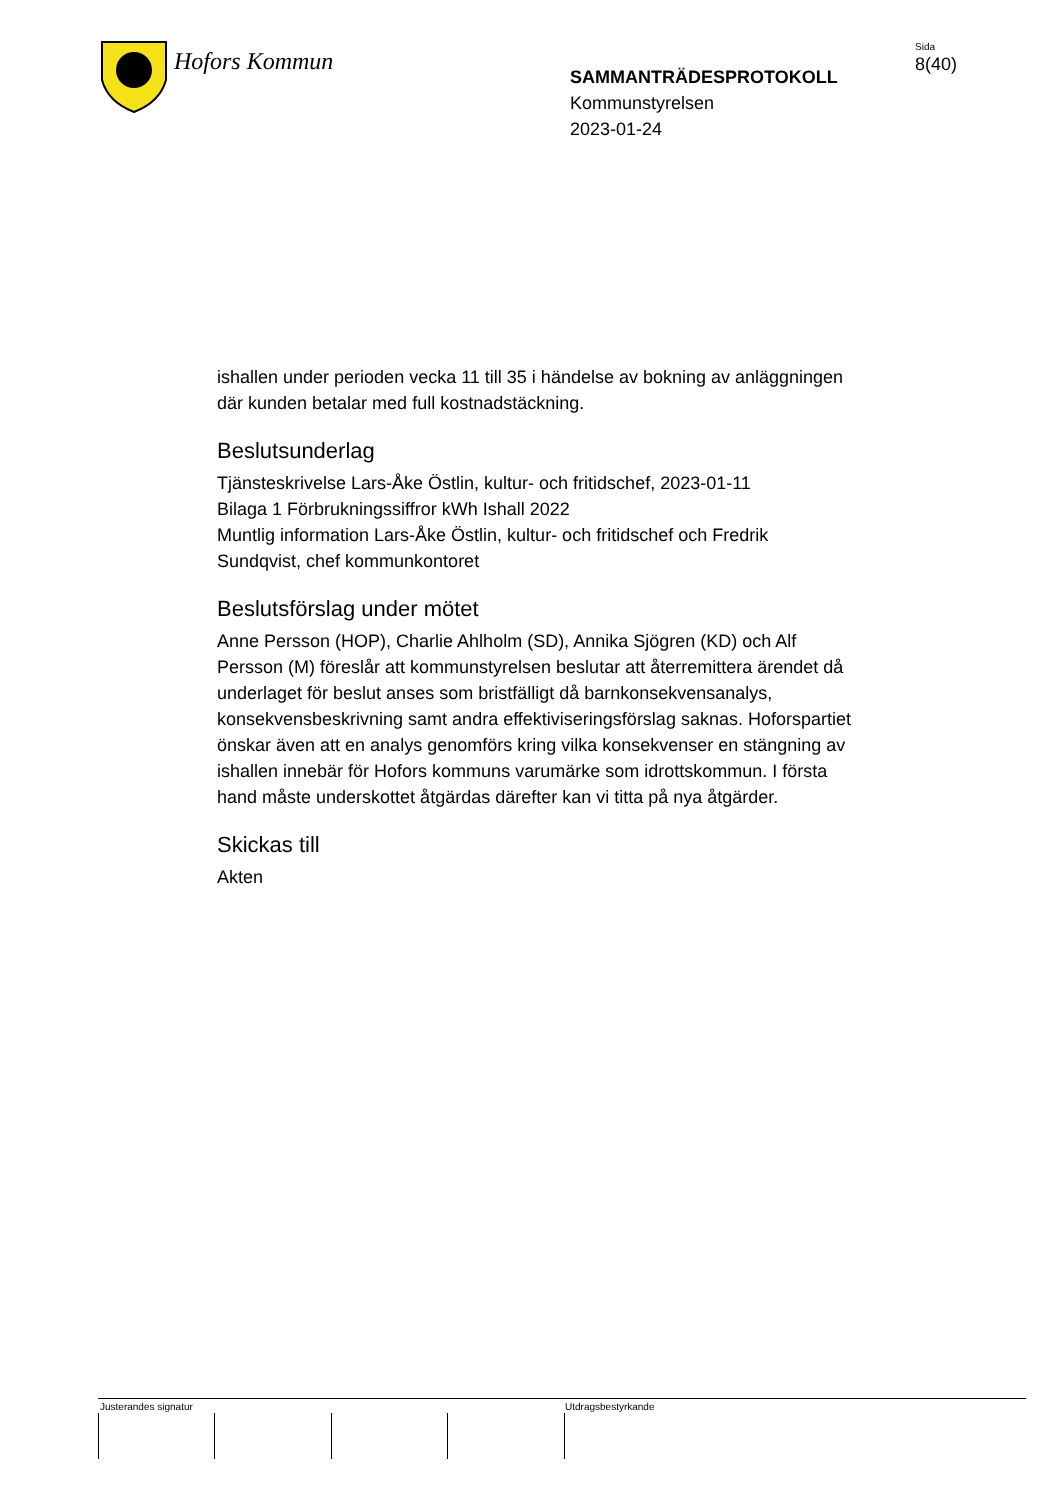Hofors Kommun
SAMMANTRÄDESPROTOKOLL
Kommunstyrelsen
2023-01-24
Sida
8(40)
ishallen under perioden vecka 11 till 35 i händelse av bokning av anläggningen där kunden betalar med full kostnadstäckning.
Beslutsunderlag
Tjänsteskrivelse Lars-Åke Östlin, kultur- och fritidschef, 2023-01-11
Bilaga 1 Förbrukningssiffror kWh Ishall 2022
Muntlig information Lars-Åke Östlin, kultur- och fritidschef och Fredrik Sundqvist, chef kommunkontoret
Beslutsförslag under mötet
Anne Persson (HOP), Charlie Ahlholm (SD), Annika Sjögren (KD) och Alf Persson (M) föreslår att kommunstyrelsen beslutar att återremittera ärendet då underlaget för beslut anses som bristfälligt då barnkonsekvensanalys, konsekvensbeskrivning samt andra effektiviseringsförslag saknas. Hoforspartiet önskar även att en analys genomförs kring vilka konsekvenser en stängning av ishallen innebär för Hofors kommuns varumärke som idrottskommun. I första hand måste underskottet åtgärdas därefter kan vi titta på nya åtgärder.
Skickas till
Akten
Justerandes signatur Utdragsbestyrkande